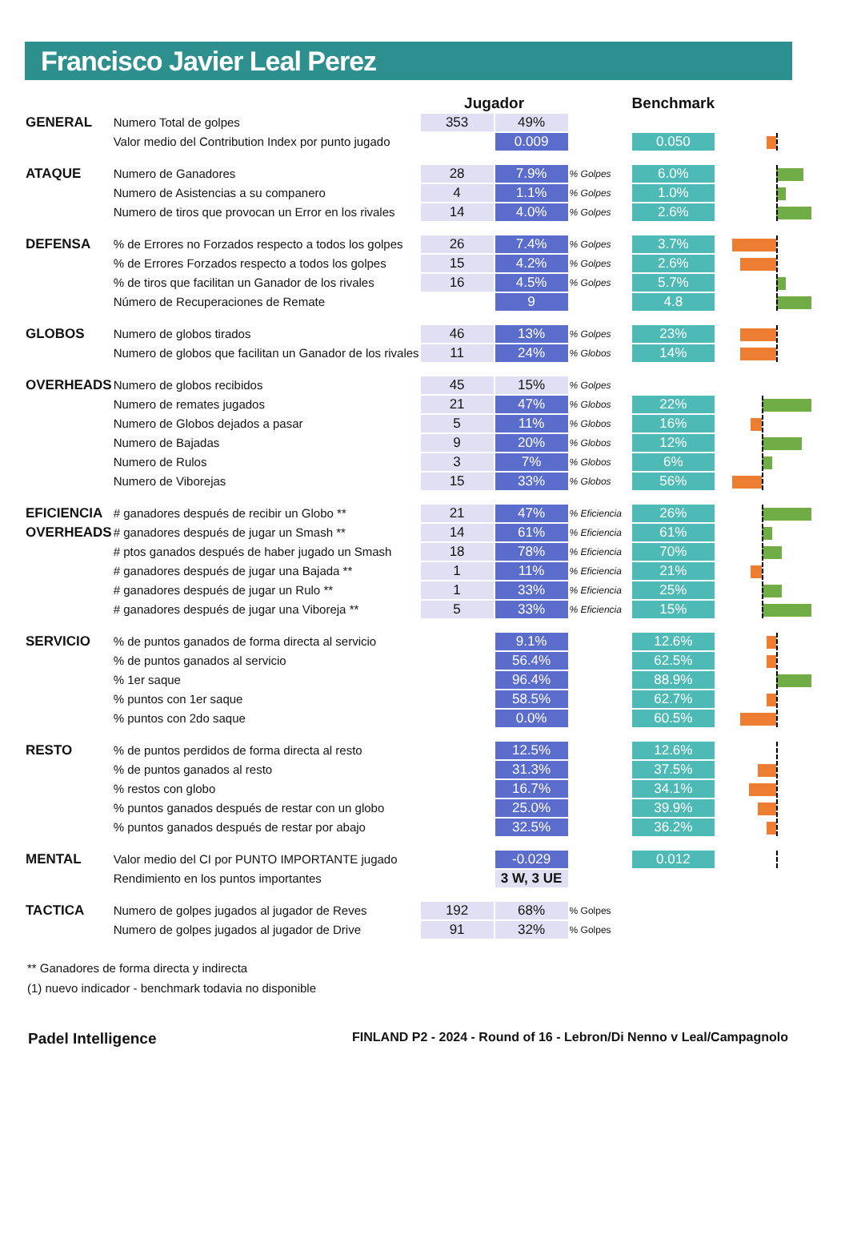Francisco Javier Leal Perez
| | | Jugador | | | Benchmark | | |
| GENERAL | Numero Total de golpes | 353 | 49% | | | | |
| | Valor medio del Contribution Index por punto jugado | | 0.009 | | 0.050 | | |
| ATAQUE | Numero de Ganadores | 28 | 7.9% | % Golpes | 6.0% | | |
| | Numero de Asistencias a su companero | 4 | 1.1% | % Golpes | 1.0% | | |
| | Numero de tiros que provocan un Error en los rivales | 14 | 4.0% | % Golpes | 2.6% | | |
| DEFENSA | % de Errores no Forzados respecto a todos los golpes | 26 | 7.4% | % Golpes | 3.7% | | |
| | % de Errores Forzados respecto a todos los golpes | 15 | 4.2% | % Golpes | 2.6% | | |
| | % de tiros que facilitan un Ganador de los rivales | 16 | 4.5% | % Golpes | 5.7% | | |
| | Número de Recuperaciones de Remate | | 9 | | 4.8 | | |
| GLOBOS | Numero de globos tirados | 46 | 13% | % Golpes | 23% | | |
| | Numero de globos que facilitan un Ganador de los rivales | 11 | 24% | % Globos | 14% | | |
| OVERHEADS | Numero de globos recibidos | 45 | 15% | % Golpes | | | |
| | Numero de remates jugados | 21 | 47% | % Globos | 22% | | |
| | Numero de Globos dejados a pasar | 5 | 11% | % Globos | 16% | | |
| | Numero de Bajadas | 9 | 20% | % Globos | 12% | | |
| | Numero de Rulos | 3 | 7% | % Globos | 6% | | |
| | Numero de Viborejas | 15 | 33% | % Globos | 56% | | |
| EFICIENCIA | # ganadores después de recibir un Globo ** | 21 | 47% | % Eficiencia | 26% | | |
| OVERHEADS | # ganadores después de jugar un Smash ** | 14 | 61% | % Eficiencia | 61% | | |
| | # ptos ganados después de haber jugado un Smash | 18 | 78% | % Eficiencia | 70% | | |
| | # ganadores después de jugar una Bajada ** | 1 | 11% | % Eficiencia | 21% | | |
| | # ganadores después de jugar un Rulo ** | 1 | 33% | % Eficiencia | 25% | | |
| | # ganadores después de jugar una Viboreja ** | 5 | 33% | % Eficiencia | 15% | | |
| SERVICIO | % de puntos ganados de forma directa al servicio | | 9.1% | | 12.6% | | |
| | % de puntos ganados al servicio | | 56.4% | | 62.5% | | |
| | % 1er saque | | 96.4% | | 88.9% | | |
| | % puntos con 1er saque | | 58.5% | | 62.7% | | |
| | % puntos con 2do saque | | 0.0% | | 60.5% | | |
| RESTO | % de puntos perdidos de forma directa al resto | | 12.5% | | 12.6% | | |
| | % de puntos ganados al resto | | 31.3% | | 37.5% | | |
| | % restos con globo | | 16.7% | | 34.1% | | |
| | % puntos ganados después de restar con un globo | | 25.0% | | 39.9% | | |
| | % puntos ganados después de restar por abajo | | 32.5% | | 36.2% | | |
| MENTAL | Valor medio del CI por PUNTO IMPORTANTE jugado | | -0.029 | | 0.012 | | |
| | Rendimiento en los puntos importantes | | 3 W, 3 UE | | | | |
| TACTICA | Numero de golpes jugados al jugador de Reves | 192 | 68% | % Golpes | | | |
| | Numero de golpes jugados al jugador de Drive | 91 | 32% | % Golpes | | | |
** Ganadores de forma directa y indirecta
(1) nuevo indicador - benchmark todavia no disponible
Padel Intelligence FINLAND P2 - 2024 - Round of 16 - Lebron/Di Nenno v Leal/Campagnolo